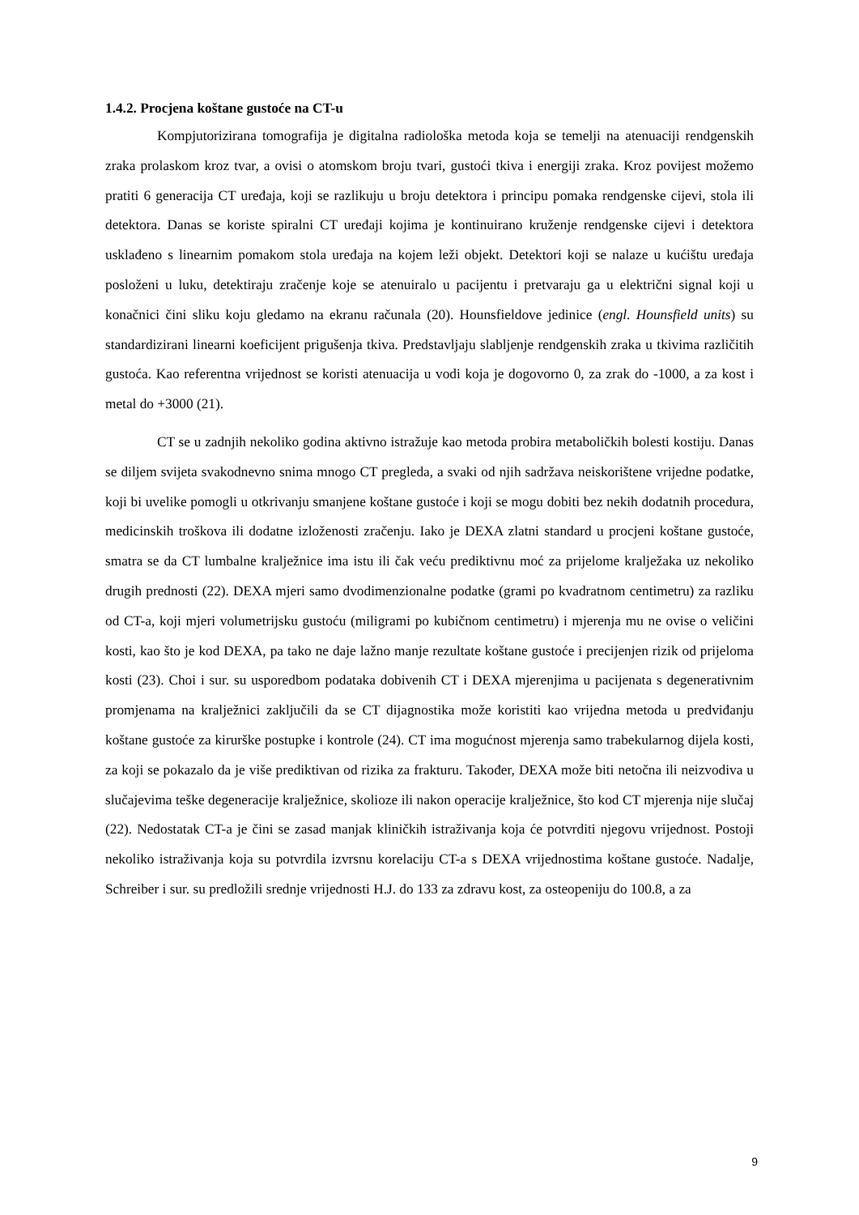1.4.2. Procjena koštane gustoće na CT-u
Kompjutorizirana tomografija je digitalna radiološka metoda koja se temelji na atenuaciji rendgenskih zraka prolaskom kroz tvar, a ovisi o atomskom broju tvari, gustoći tkiva i energiji zraka. Kroz povijest možemo pratiti 6 generacija CT uređaja, koji se razlikuju u broju detektora i principu pomaka rendgenske cijevi, stola ili detektora. Danas se koriste spiralni CT uređaji kojima je kontinuirano kruženje rendgenske cijevi i detektora usklađeno s linearnim pomakom stola uređaja na kojem leži objekt. Detektori koji se nalaze u kućištu uređaja posloženi u luku, detektiraju zračenje koje se atenuiralo u pacijentu i pretvaraju ga u električni signal koji u konačnici čini sliku koju gledamo na ekranu računala (20). Hounsfieldove jedinice (engl. Hounsfield units) su standardizirani linearni koeficijent prigušenja tkiva. Predstavljaju slabljenje rendgenskih zraka u tkivima različitih gustoća. Kao referentna vrijednost se koristi atenuacija u vodi koja je dogovorno 0, za zrak do -1000, a za kost i metal do +3000 (21).
CT se u zadnjih nekoliko godina aktivno istražuje kao metoda probira metaboličkih bolesti kostiju. Danas se diljem svijeta svakodnevno snima mnogo CT pregleda, a svaki od njih sadržava neiskorištene vrijedne podatke, koji bi uvelike pomogli u otkrivanju smanjene koštane gustoće i koji se mogu dobiti bez nekih dodatnih procedura, medicinskih troškova ili dodatne izloženosti zračenju. Iako je DEXA zlatni standard u procjeni koštane gustoće, smatra se da CT lumbalne kralježnice ima istu ili čak veću prediktivnu moć za prijelome kralježaka uz nekoliko drugih prednosti (22). DEXA mjeri samo dvodimenzionalne podatke (grami po kvadratnom centimetru) za razliku od CT-a, koji mjeri volumetrijsku gustoću (miligrami po kubičnom centimetru) i mjerenja mu ne ovise o veličini kosti, kao što je kod DEXA, pa tako ne daje lažno manje rezultate koštane gustoće i precijenjen rizik od prijeloma kosti (23). Choi i sur. su usporedbom podataka dobivenih CT i DEXA mjerenjima u pacijenata s degenerativnim promjenama na kralježnici zaključili da se CT dijagnostika može koristiti kao vrijedna metoda u predviđanju koštane gustoće za kirurške postupke i kontrole (24). CT ima mogućnost mjerenja samo trabekularnog dijela kosti, za koji se pokazalo da je više prediktivan od rizika za frakturu. Također, DEXA može biti netočna ili neizvodiva u slučajevima teške degeneracije kralježnice, skolioze ili nakon operacije kralježnice, što kod CT mjerenja nije slučaj (22). Nedostatak CT-a je čini se zasad manjak kliničkih istraživanja koja će potvrditi njegovu vrijednost. Postoji nekoliko istraživanja koja su potvrdila izvrsnu korelaciju CT-a s DEXA vrijednostima koštane gustoće. Nadalje, Schreiber i sur. su predložili srednje vrijednosti H.J. do 133 za zdravu kost, za osteopeniju do 100.8, a za
9